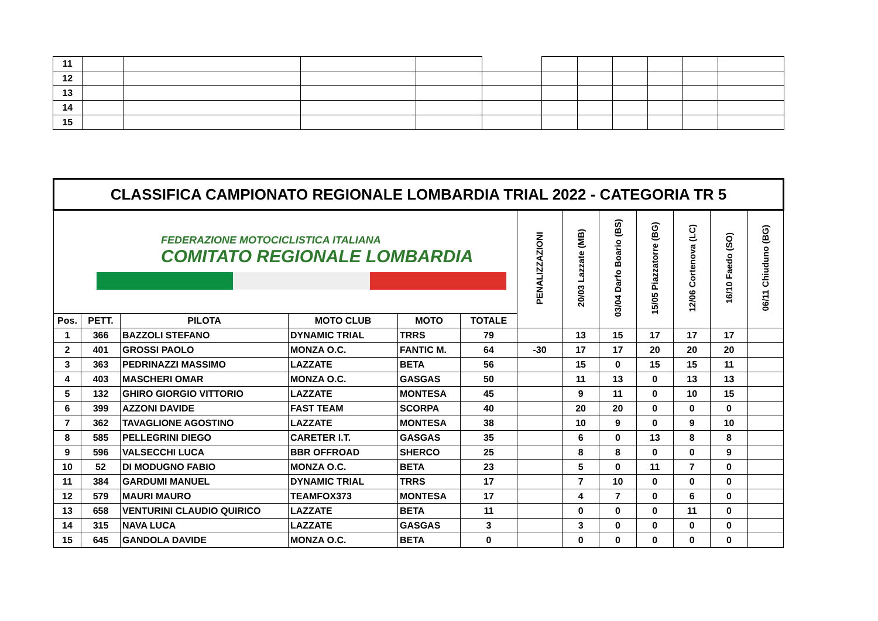| 11 | | | | | | | | | | | |
| 12 | | | | | | | | | | | |
| 13 | | | | | | | | | | | |
| 14 | | | | | | | | | | | |
| 15 | | | | | | | | | | | |
| CLASSIFICA CAMPIONATO REGIONALE LOMBARDIA TRIAL 2022 - CATEGORIA TR 5 | | | | | | | | | | | | |
| FEDERAZIONE MOTOCICLISTICA ITALIANA COMITATO REGIONALE LOMBARDIA | | | | | | PENALIZZAZIONI | 20/03 Lazzate (MB) | 03/04 Darfo Boario (BS) | 15/05 Piazzatorre (BG) | 12/06 Cortenova (LC) | 16/10 Faedo (SO) | 06/11 Chiuduno (BG) |
| Pos. | PETT. | PILOTA | MOTO CLUB | MOTO | TOTALE | | | | | | | |
| 1 | 366 | BAZZOLI STEFANO | DYNAMIC TRIAL | TRRS | 79 | | 13 | 15 | 17 | 17 | 17 | |
| 2 | 401 | GROSSI PAOLO | MONZA O.C. | FANTIC M. | 64 | -30 | 17 | 17 | 20 | 20 | 20 | |
| 3 | 363 | PEDRINAZZI MASSIMO | LAZZATE | BETA | 56 | | 15 | 0 | 15 | 15 | 11 | |
| 4 | 403 | MASCHERI OMAR | MONZA O.C. | GASGAS | 50 | | 11 | 13 | 0 | 13 | 13 | |
| 5 | 132 | GHIRO GIORGIO VITTORIO | LAZZATE | MONTESA | 45 | | 9 | 11 | 0 | 10 | 15 | |
| 6 | 399 | AZZONI DAVIDE | FAST TEAM | SCORPA | 40 | | 20 | 20 | 0 | 0 | 0 | |
| 7 | 362 | TAVAGLIONE AGOSTINO | LAZZATE | MONTESA | 38 | | 10 | 9 | 0 | 9 | 10 | |
| 8 | 585 | PELLEGRINI DIEGO | CARETER I.T. | GASGAS | 35 | | 6 | 0 | 13 | 8 | 8 | |
| 9 | 596 | VALSECCHI LUCA | BBR OFFROAD | SHERCO | 25 | | 8 | 8 | 0 | 0 | 9 | |
| 10 | 52 | DI MODUGNO FABIO | MONZA O.C. | BETA | 23 | | 5 | 0 | 11 | 7 | 0 | |
| 11 | 384 | GARDUMI MANUEL | DYNAMIC TRIAL | TRRS | 17 | | 7 | 10 | 0 | 0 | 0 | |
| 12 | 579 | MAURI MAURO | TEAMFOX373 | MONTESA | 17 | | 4 | 7 | 0 | 6 | 0 | |
| 13 | 658 | VENTURINI CLAUDIO QUIRICO | LAZZATE | BETA | 11 | | 0 | 0 | 0 | 11 | 0 | |
| 14 | 315 | NAVA LUCA | LAZZATE | GASGAS | 3 | | 3 | 0 | 0 | 0 | 0 | |
| 15 | 645 | GANDOLA DAVIDE | MONZA O.C. | BETA | 0 | | 0 | 0 | 0 | 0 | 0 | |